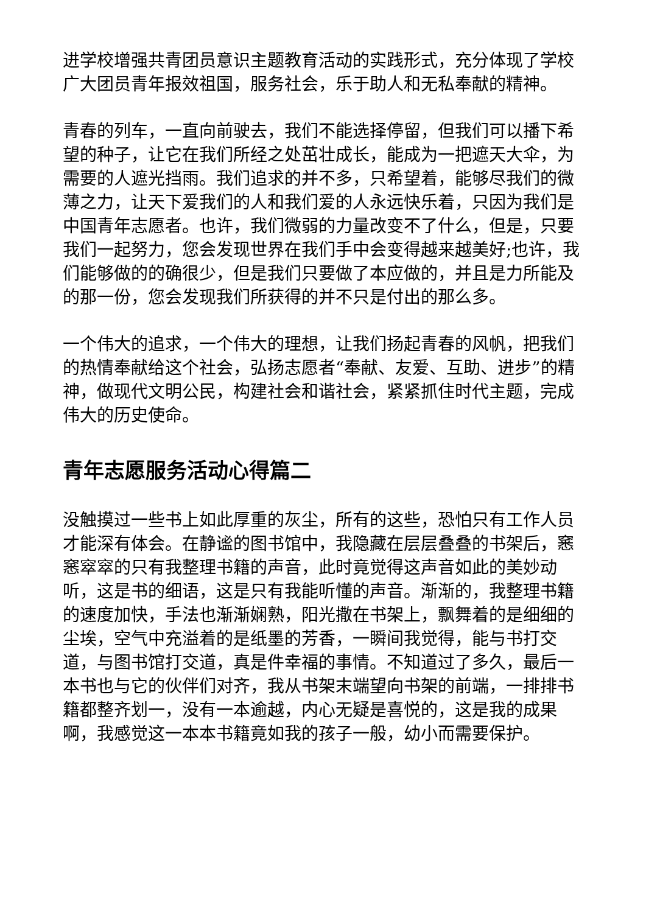进学校增强共青团员意识主题教育活动的实践形式，充分体现了学校广大团员青年报效祖国，服务社会，乐于助人和无私奉献的精神。
青春的列车，一直向前驶去，我们不能选择停留，但我们可以播下希望的种子，让它在我们所经之处茁壮成长，能成为一把遮天大伞，为需要的人遮光挡雨。我们追求的并不多，只希望着，能够尽我们的微薄之力，让天下爱我们的人和我们爱的人永远快乐着，只因为我们是中国青年志愿者。也许，我们微弱的力量改变不了什么，但是，只要我们一起努力，您会发现世界在我们手中会变得越来越美好;也许，我们能够做的的确很少，但是我们只要做了本应做的，并且是力所能及的那一份，您会发现我们所获得的并不只是付出的那么多。
一个伟大的追求，一个伟大的理想，让我们扬起青春的风帆，把我们的热情奉献给这个社会，弘扬志愿者“奉献、友爱、互助、进步”的精神，做现代文明公民，构建社会和谐社会，紧紧抓住时代主题，完成伟大的历史使命。
青年志愿服务活动心得篇二
没触摸过一些书上如此厚重的灰尘，所有的这些，恐怕只有工作人员才能深有体会。在静谧的图书馆中，我隐藏在层层叠叠的书架后，窸窸窣窣的只有我整理书籍的声音，此时竟觉得这声音如此的美妙动听，这是书的细语，这是只有我能听懂的声音。渐渐的，我整理书籍的速度加快，手法也渐渐娴熟，阳光撒在书架上，飘舞着的是细细的尘埃，空气中充溢着的是纸墨的芳香，一瞬间我觉得，能与书打交道，与图书馆打交道，真是件幸福的事情。不知道过了多久，最后一本书也与它的伙伴们对齐，我从书架末端望向书架的前端，一排排书籍都整齐划一，没有一本逾越，内心无疑是喜悦的，这是我的成果啊，我感觉这一本本书籍竟如我的孩子一般，幼小而需要保护。